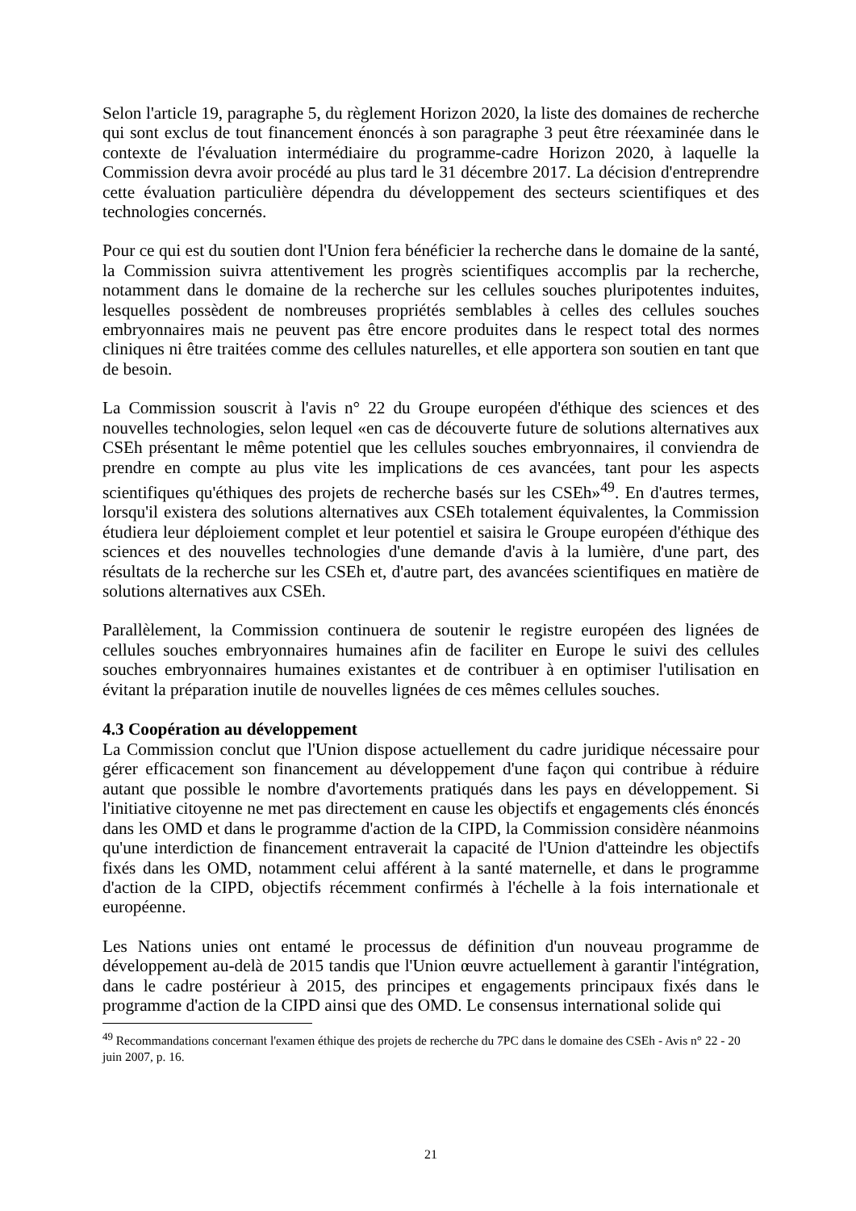Selon l'article 19, paragraphe 5, du règlement Horizon 2020, la liste des domaines de recherche qui sont exclus de tout financement énoncés à son paragraphe 3 peut être réexaminée dans le contexte de l'évaluation intermédiaire du programme-cadre Horizon 2020, à laquelle la Commission devra avoir procédé au plus tard le 31 décembre 2017. La décision d'entreprendre cette évaluation particulière dépendra du développement des secteurs scientifiques et des technologies concernés.
Pour ce qui est du soutien dont l'Union fera bénéficier la recherche dans le domaine de la santé, la Commission suivra attentivement les progrès scientifiques accomplis par la recherche, notamment dans le domaine de la recherche sur les cellules souches pluripotentes induites, lesquelles possèdent de nombreuses propriétés semblables à celles des cellules souches embryonnaires mais ne peuvent pas être encore produites dans le respect total des normes cliniques ni être traitées comme des cellules naturelles, et elle apportera son soutien en tant que de besoin.
La Commission souscrit à l'avis n° 22 du Groupe européen d'éthique des sciences et des nouvelles technologies, selon lequel «en cas de découverte future de solutions alternatives aux CSEh présentant le même potentiel que les cellules souches embryonnaires, il conviendra de prendre en compte au plus vite les implications de ces avancées, tant pour les aspects scientifiques qu'éthiques des projets de recherche basés sur les CSEh»<sup>49</sup>. En d'autres termes, lorsqu'il existera des solutions alternatives aux CSEh totalement équivalentes, la Commission étudiera leur déploiement complet et leur potentiel et saisira le Groupe européen d'éthique des sciences et des nouvelles technologies d'une demande d'avis à la lumière, d'une part, des résultats de la recherche sur les CSEh et, d'autre part, des avancées scientifiques en matière de solutions alternatives aux CSEh.
Parallèlement, la Commission continuera de soutenir le registre européen des lignées de cellules souches embryonnaires humaines afin de faciliter en Europe le suivi des cellules souches embryonnaires humaines existantes et de contribuer à en optimiser l'utilisation en évitant la préparation inutile de nouvelles lignées de ces mêmes cellules souches.
4.3 Coopération au développement
La Commission conclut que l'Union dispose actuellement du cadre juridique nécessaire pour gérer efficacement son financement au développement d'une façon qui contribue à réduire autant que possible le nombre d'avortements pratiqués dans les pays en développement. Si l'initiative citoyenne ne met pas directement en cause les objectifs et engagements clés énoncés dans les OMD et dans le programme d'action de la CIPD, la Commission considère néanmoins qu'une interdiction de financement entraverait la capacité de l'Union d'atteindre les objectifs fixés dans les OMD, notamment celui afférent à la santé maternelle, et dans le programme d'action de la CIPD, objectifs récemment confirmés à l'échelle à la fois internationale et européenne.
Les Nations unies ont entamé le processus de définition d'un nouveau programme de développement au-delà de 2015 tandis que l'Union œuvre actuellement à garantir l'intégration, dans le cadre postérieur à 2015, des principes et engagements principaux fixés dans le programme d'action de la CIPD ainsi que des OMD. Le consensus international solide qui
<sup>49</sup> Recommandations concernant l'examen éthique des projets de recherche du 7PC dans le domaine des CSEh - Avis n° 22 - 20 juin 2007, p. 16.
21